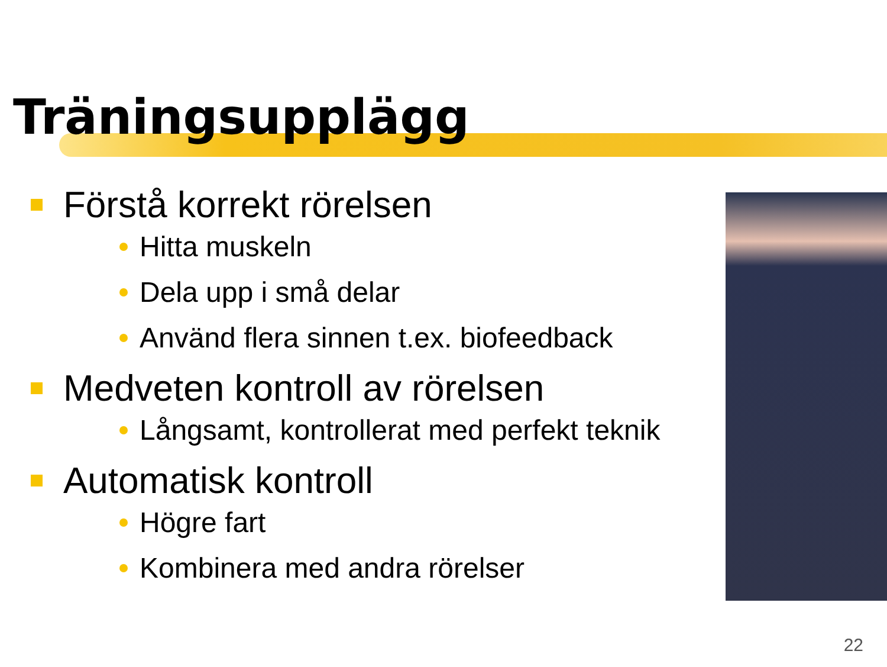Träningsupplägg
Förstå korrekt rörelsen
Hitta muskeln
Dela upp i små delar
Använd flera sinnen t.ex. biofeedback
Medveten kontroll av rörelsen
Långsamt, kontrollerat med perfekt teknik
Automatisk kontroll
Högre fart
Kombinera med andra rörelser
22